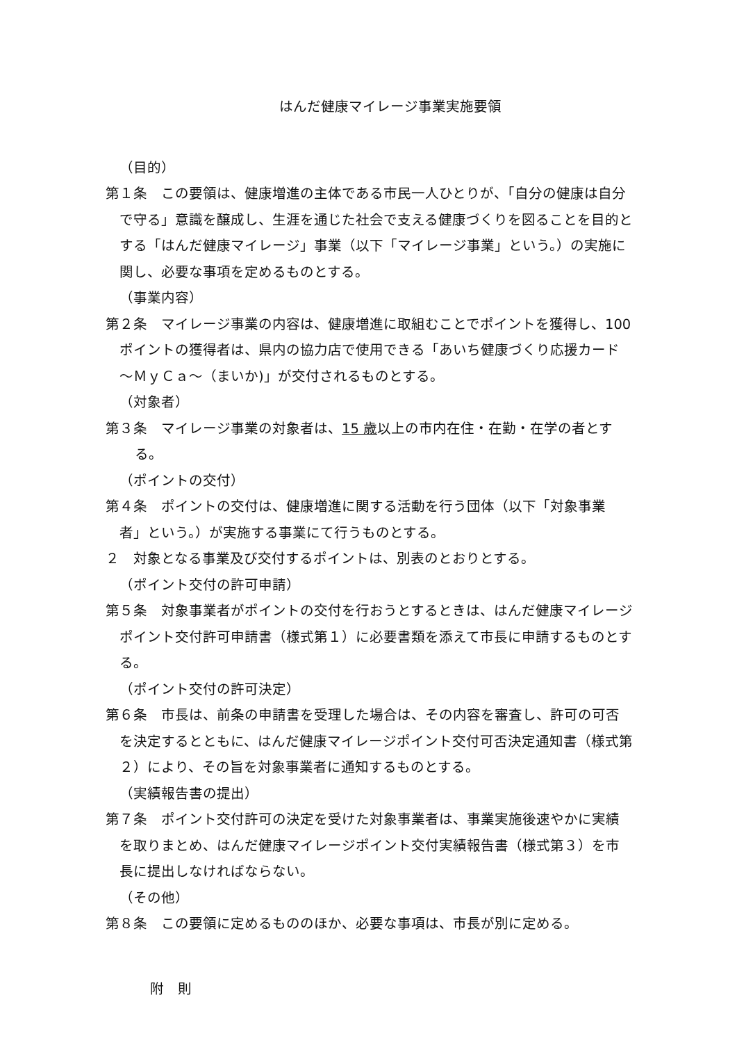はんだ健康マイレージ事業実施要領
（目的）
第１条　この要領は、健康増進の主体である市民一人ひとりが、「自分の健康は自分で守る」意識を醸成し、生涯を通じた社会で支える健康づくりを図ることを目的とする「はんだ健康マイレージ」事業（以下「マイレージ事業」という。）の実施に関し、必要な事項を定めるものとする。
（事業内容）
第２条　マイレージ事業の内容は、健康増進に取組むことでポイントを獲得し、100 ポイントの獲得者は、県内の協力店で使用できる「あいち健康づくり応援カード～ＭｙＣａ～（まいか)」が交付されるものとする。
（対象者）
第３条　マイレージ事業の対象者は、15 歳以上の市内在住・在勤・在学の者とする。
（ポイントの交付）
第４条　ポイントの交付は、健康増進に関する活動を行う団体（以下「対象事業者」という。）が実施する事業にて行うものとする。
２　対象となる事業及び交付するポイントは、別表のとおりとする。
（ポイント交付の許可申請）
第５条　対象事業者がポイントの交付を行おうとするときは、はんだ健康マイレージポイント交付許可申請書（様式第１）に必要書類を添えて市長に申請するものとする。
（ポイント交付の許可決定）
第６条　市長は、前条の申請書を受理した場合は、その内容を審査し、許可の可否を決定するとともに、はんだ健康マイレージポイント交付可否決定通知書（様式第２）により、その旨を対象事業者に通知するものとする。
（実績報告書の提出）
第７条　ポイント交付許可の決定を受けた対象事業者は、事業実施後速やかに実績を取りまとめ、はんだ健康マイレージポイント交付実績報告書（様式第３）を市長に提出しなければならない。
（その他）
第８条　この要領に定めるもののほか、必要な事項は、市長が別に定める。
附　則